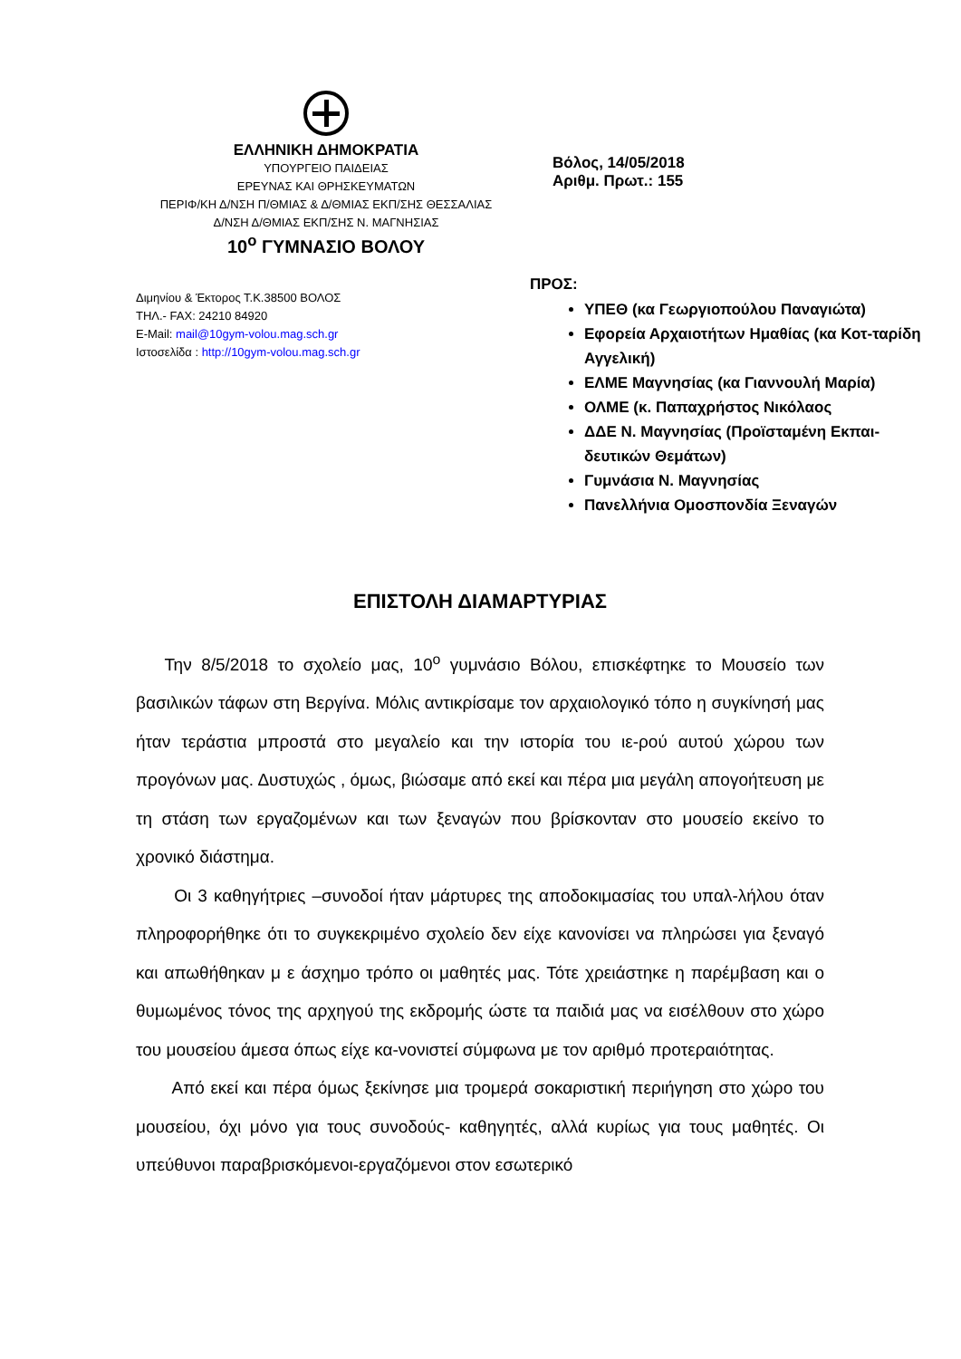ΕΛΛΗΝΙΚΗ ΔΗΜΟΚΡΑΤΙΑ
ΥΠΟΥΡΓΕΙΟ ΠΑΙΔΕΙΑΣ
ΕΡΕΥΝΑΣ ΚΑΙ ΘΡΗΣΚΕΥΜΑΤΩΝ
ΠΕΡΙΦ/ΚΗ Δ/ΝΣΗ Π/ΘΜΙΑΣ & Δ/ΘΜΙΑΣ ΕΚΠ/ΣΗΣ ΘΕΣΣΑΛΙΑΣ
Δ/ΝΣΗ Δ/ΘΜΙΑΣ ΕΚΠ/ΣΗΣ Ν. ΜΑΓΝΗΣΙΑΣ
10<sup>ο</sup> ΓΥΜΝΑΣΙΟ ΒΟΛΟΥ
Διμηνίου & Έκτορος Τ.Κ.38500 ΒΟΛΟΣ
ΤΗΛ.- FAX: 24210 84920
E-Mail: mail@10gym-volou.mag.sch.gr
Ιστοσελίδα : http://10gym-volou.mag.sch.gr
Βόλος, 14/05/2018
Αριθμ. Πρωτ.: 155
ΠΡΟΣ:
ΥΠΕΘ (κα Γεωργιοπούλου Παναγιώτα)
Εφορεία Αρχαιοτήτων Ημαθίας (κα Κοτ-ταρίδη Αγγελική)
ΕΛΜΕ Μαγνησίας (κα Γιαννουλή Μαρία)
ΟΛΜΕ (κ. Παπαχρήστος Νικόλαος
ΔΔΕ Ν. Μαγνησίας (Προϊσταμένη Εκπαι-δευτικών Θεμάτων)
Γυμνάσια Ν. Μαγνησίας
Πανελλήνια Ομοσπονδία Ξεναγών
ΕΠΙΣΤΟΛΗ ΔΙΑΜΑΡΤΥΡΙΑΣ
Την 8/5/2018 το σχολείο μας, 10<sup>ο</sup> γυμνάσιο Βόλου, επισκέφτηκε το Μουσείο των βασιλικών τάφων στη Βεργίνα. Μόλις αντικρίσαμε τον αρχαιολογικό τόπο η συγκίνησή μας ήταν τεράστια μπροστά στο μεγαλείο και την ιστορία του ιε-ρού αυτού χώρου των προγόνων μας. Δυστυχώς , όμως, βιώσαμε από εκεί και πέρα μια μεγάλη απογοήτευση με τη στάση των εργαζομένων και των ξεναγών που βρίσκονταν στο μουσείο εκείνο το χρονικό διάστημα.
Οι 3 καθηγήτριες –συνοδοί ήταν μάρτυρες της αποδοκιμασίας του υπαλ-λήλου όταν πληροφορήθηκε ότι το συγκεκριμένο σχολείο δεν είχε κανονίσει να πληρώσει για ξεναγό και απωθήθηκαν μ ε άσχημο τρόπο οι μαθητές μας. Τότε χρειάστηκε η παρέμβαση και ο θυμωμένος τόνος της αρχηγού της εκδρομής ώστε τα παιδιά μας να εισέλθουν στο χώρο του μουσείου άμεσα όπως είχε κα-νονιστεί σύμφωνα με τον αριθμό προτεραιότητας.
Από εκεί και πέρα όμως ξεκίνησε μια τρομερά σοκαριστική περιήγηση στο χώρο του μουσείου, όχι μόνο για τους συνοδούς- καθηγητές, αλλά κυρίως για τους μαθητές. Οι υπεύθυνοι παραβρισκόμενοι-εργαζόμενοι στον εσωτερικό